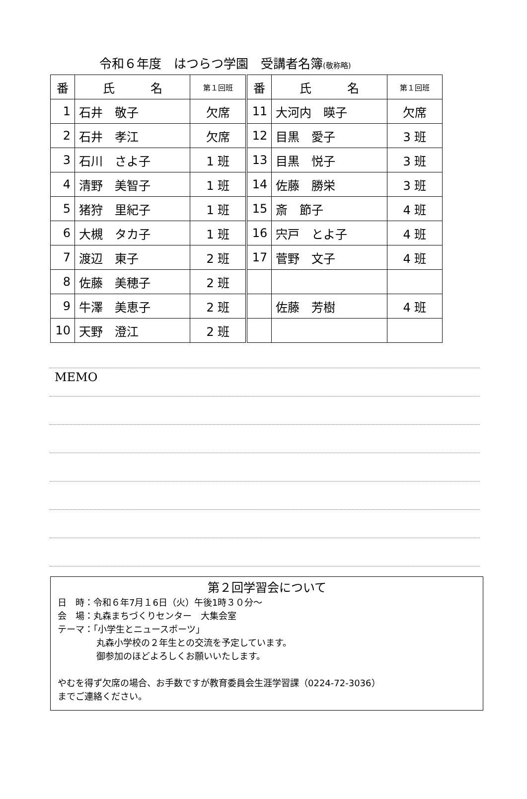令和６年度　はつらつ学園　受講者名簿(敬称略)
| 番 | 氏 名 | 第１回班 | 番 | 氏 名 | 第１回班 |
| 1 | 石井 敬子 | 欠席 | 11 | 大河内 暎子 | 欠席 |
| 2 | 石井 孝江 | 欠席 | 12 | 目黒 愛子 | 3 班 |
| 3 | 石川 さよ子 | 1 班 | 13 | 目黒 悦子 | 3 班 |
| 4 | 清野 美智子 | 1 班 | 14 | 佐藤 勝栄 | 3 班 |
| 5 | 猪狩 里紀子 | 1 班 | 15 | 斎 節子 | 4 班 |
| 6 | 大槻 タカ子 | 1 班 | 16 | 宍戸 とよ子 | 4 班 |
| 7 | 渡辺 東子 | 2 班 | 17 | 菅野 文子 | 4 班 |
| 8 | 佐藤 美穂子 | 2 班 | | | |
| 9 | 牛澤 美恵子 | 2 班 | | 佐藤 芳樹 | 4 班 |
| 10 | 天野 澄江 | 2 班 | | | |
MEMO
第２回学習会について
日　時：令和６年7月１6日（火）午後1時３０分～
会　場：丸森まちづくりセンター　大集会室
テーマ：「小学生とニュースポーツ」
丸森小学校の２年生との交流を予定しています。
御参加のほどよろしくお願いいたします。
やむを得ず欠席の場合、お手数ですが教育委員会生涯学習課（0224-72-3036）
までご連絡ください。